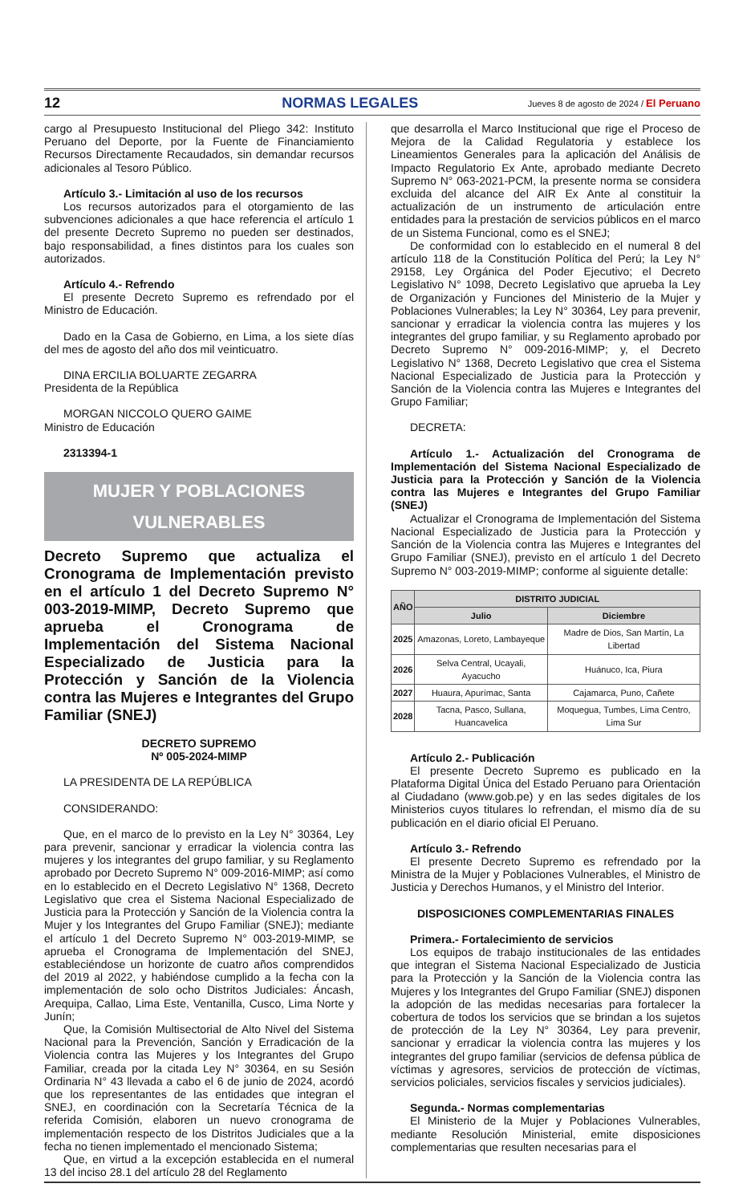12 NORMAS LEGALES Jueves 8 de agosto de 2024 / El Peruano
cargo al Presupuesto Institucional del Pliego 342: Instituto Peruano del Deporte, por la Fuente de Financiamiento Recursos Directamente Recaudados, sin demandar recursos adicionales al Tesoro Público.
Artículo 3.- Limitación al uso de los recursos
Los recursos autorizados para el otorgamiento de las subvenciones adicionales a que hace referencia el artículo 1 del presente Decreto Supremo no pueden ser destinados, bajo responsabilidad, a fines distintos para los cuales son autorizados.
Artículo 4.- Refrendo
El presente Decreto Supremo es refrendado por el Ministro de Educación.
Dado en la Casa de Gobierno, en Lima, a los siete días del mes de agosto del año dos mil veinticuatro.
DINA ERCILIA BOLUARTE ZEGARRA
Presidenta de la República
MORGAN NICCOLO QUERO GAIME
Ministro de Educación
2313394-1
MUJER Y POBLACIONES
VULNERABLES
Decreto Supremo que actualiza el Cronograma de Implementación previsto en el artículo 1 del Decreto Supremo N° 003-2019-MIMP, Decreto Supremo que aprueba el Cronograma de Implementación del Sistema Nacional Especializado de Justicia para la Protección y Sanción de la Violencia contra las Mujeres e Integrantes del Grupo Familiar (SNEJ)
DECRETO SUPREMO
Nº 005-2024-MIMP
LA PRESIDENTA DE LA REPÚBLICA
CONSIDERANDO:
Que, en el marco de lo previsto en la Ley N° 30364, Ley para prevenir, sancionar y erradicar la violencia contra las mujeres y los integrantes del grupo familiar, y su Reglamento aprobado por Decreto Supremo N° 009-2016-MIMP; así como en lo establecido en el Decreto Legislativo N° 1368, Decreto Legislativo que crea el Sistema Nacional Especializado de Justicia para la Protección y Sanción de la Violencia contra la Mujer y los Integrantes del Grupo Familiar (SNEJ); mediante el artículo 1 del Decreto Supremo N° 003-2019-MIMP, se aprueba el Cronograma de Implementación del SNEJ, estableciéndose un horizonte de cuatro años comprendidos del 2019 al 2022, y habiéndose cumplido a la fecha con la implementación de solo ocho Distritos Judiciales: Áncash, Arequipa, Callao, Lima Este, Ventanilla, Cusco, Lima Norte y Junín;
Que, la Comisión Multisectorial de Alto Nivel del Sistema Nacional para la Prevención, Sanción y Erradicación de la Violencia contra las Mujeres y los Integrantes del Grupo Familiar, creada por la citada Ley N° 30364, en su Sesión Ordinaria N° 43 llevada a cabo el 6 de junio de 2024, acordó que los representantes de las entidades que integran el SNEJ, en coordinación con la Secretaría Técnica de la referida Comisión, elaboren un nuevo cronograma de implementación respecto de los Distritos Judiciales que a la fecha no tienen implementado el mencionado Sistema;
Que, en virtud a la excepción establecida en el numeral 13 del inciso 28.1 del artículo 28 del Reglamento
que desarrolla el Marco Institucional que rige el Proceso de Mejora de la Calidad Regulatoria y establece los Lineamientos Generales para la aplicación del Análisis de Impacto Regulatorio Ex Ante, aprobado mediante Decreto Supremo N° 063-2021-PCM, la presente norma se considera excluida del alcance del AIR Ex Ante al constituir la actualización de un instrumento de articulación entre entidades para la prestación de servicios públicos en el marco de un Sistema Funcional, como es el SNEJ;
De conformidad con lo establecido en el numeral 8 del artículo 118 de la Constitución Política del Perú; la Ley N° 29158, Ley Orgánica del Poder Ejecutivo; el Decreto Legislativo N° 1098, Decreto Legislativo que aprueba la Ley de Organización y Funciones del Ministerio de la Mujer y Poblaciones Vulnerables; la Ley N° 30364, Ley para prevenir, sancionar y erradicar la violencia contra las mujeres y los integrantes del grupo familiar, y su Reglamento aprobado por Decreto Supremo N° 009-2016-MIMP; y, el Decreto Legislativo N° 1368, Decreto Legislativo que crea el Sistema Nacional Especializado de Justicia para la Protección y Sanción de la Violencia contra las Mujeres e Integrantes del Grupo Familiar;
DECRETA:
Artículo 1.- Actualización del Cronograma de Implementación del Sistema Nacional Especializado de Justicia para la Protección y Sanción de la Violencia contra las Mujeres e Integrantes del Grupo Familiar (SNEJ)
Actualizar el Cronograma de Implementación del Sistema Nacional Especializado de Justicia para la Protección y Sanción de la Violencia contra las Mujeres e Integrantes del Grupo Familiar (SNEJ), previsto en el artículo 1 del Decreto Supremo N° 003-2019-MIMP; conforme al siguiente detalle:
| AÑO | DISTRITO JUDICIAL | |
| --- | --- | --- |
| | Julio | Diciembre |
| 2025 | Amazonas, Loreto, Lambayeque | Madre de Dios, San Martín, La Libertad |
| 2026 | Selva Central, Ucayali, Ayacucho | Huánuco, Ica, Piura |
| 2027 | Huaura, Apurímac, Santa | Cajamarca, Puno, Cañete |
| 2028 | Tacna, Pasco, Sullana, Huancavelica | Moquegua, Tumbes, Lima Centro, Lima Sur |
Artículo 2.- Publicación
El presente Decreto Supremo es publicado en la Plataforma Digital Única del Estado Peruano para Orientación al Ciudadano (www.gob.pe) y en las sedes digitales de los Ministerios cuyos titulares lo refrendan, el mismo día de su publicación en el diario oficial El Peruano.
Artículo 3.- Refrendo
El presente Decreto Supremo es refrendado por la Ministra de la Mujer y Poblaciones Vulnerables, el Ministro de Justicia y Derechos Humanos, y el Ministro del Interior.
DISPOSICIONES COMPLEMENTARIAS FINALES
Primera.- Fortalecimiento de servicios
Los equipos de trabajo institucionales de las entidades que integran el Sistema Nacional Especializado de Justicia para la Protección y la Sanción de la Violencia contra las Mujeres y los Integrantes del Grupo Familiar (SNEJ) disponen la adopción de las medidas necesarias para fortalecer la cobertura de todos los servicios que se brindan a los sujetos de protección de la Ley N° 30364, Ley para prevenir, sancionar y erradicar la violencia contra las mujeres y los integrantes del grupo familiar (servicios de defensa pública de víctimas y agresores, servicios de protección de víctimas, servicios policiales, servicios fiscales y servicios judiciales).
Segunda.- Normas complementarias
El Ministerio de la Mujer y Poblaciones Vulnerables, mediante Resolución Ministerial, emite disposiciones complementarias que resulten necesarias para el